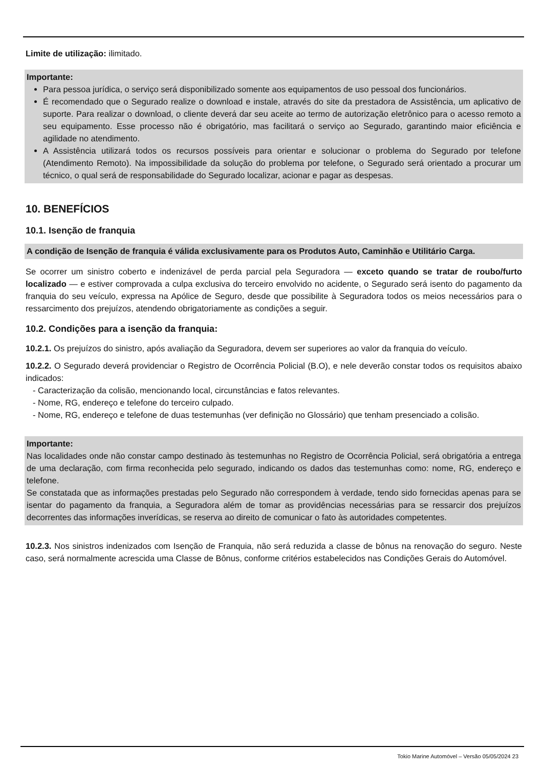Limite de utilização: ilimitado.
Importante:
Para pessoa jurídica, o serviço será disponibilizado somente aos equipamentos de uso pessoal dos funcionários.
É recomendado que o Segurado realize o download e instale, através do site da prestadora de Assistência, um aplicativo de suporte. Para realizar o download, o cliente deverá dar seu aceite ao termo de autorização eletrônico para o acesso remoto a seu equipamento. Esse processo não é obrigatório, mas facilitará o serviço ao Segurado, garantindo maior eficiência e agilidade no atendimento.
A Assistência utilizará todos os recursos possíveis para orientar e solucionar o problema do Segurado por telefone (Atendimento Remoto). Na impossibilidade da solução do problema por telefone, o Segurado será orientado a procurar um técnico, o qual será de responsabilidade do Segurado localizar, acionar e pagar as despesas.
10. BENEFÍCIOS
10.1. Isenção de franquia
A condição de Isenção de franquia é válida exclusivamente para os Produtos Auto, Caminhão e Utilitário Carga.
Se ocorrer um sinistro coberto e indenizável de perda parcial pela Seguradora — exceto quando se tratar de roubo/furto localizado — e estiver comprovada a culpa exclusiva do terceiro envolvido no acidente, o Segurado será isento do pagamento da franquia do seu veículo, expressa na Apólice de Seguro, desde que possibilite à Seguradora todos os meios necessários para o ressarcimento dos prejuízos, atendendo obrigatoriamente as condições a seguir.
10.2. Condições para a isenção da franquia:
10.2.1. Os prejuízos do sinistro, após avaliação da Seguradora, devem ser superiores ao valor da franquia do veículo.
10.2.2. O Segurado deverá providenciar o Registro de Ocorrência Policial (B.O), e nele deverão constar todos os requisitos abaixo indicados:
- Caracterização da colisão, mencionando local, circunstâncias e fatos relevantes.
- Nome, RG, endereço e telefone do terceiro culpado.
- Nome, RG, endereço e telefone de duas testemunhas (ver definição no Glossário) que tenham presenciado a colisão.
Importante:
Nas localidades onde não constar campo destinado às testemunhas no Registro de Ocorrência Policial, será obrigatória a entrega de uma declaração, com firma reconhecida pelo segurado, indicando os dados das testemunhas como: nome, RG, endereço e telefone.
Se constatada que as informações prestadas pelo Segurado não correspondem à verdade, tendo sido fornecidas apenas para se isentar do pagamento da franquia, a Seguradora além de tomar as providências necessárias para se ressarcir dos prejuízos decorrentes das informações inverídicas, se reserva ao direito de comunicar o fato às autoridades competentes.
10.2.3. Nos sinistros indenizados com Isenção de Franquia, não será reduzida a classe de bônus na renovação do seguro. Neste caso, será normalmente acrescida uma Classe de Bônus, conforme critérios estabelecidos nas Condições Gerais do Automóvel.
Tokio Marine Automóvel – Versão 05/05/2024 23